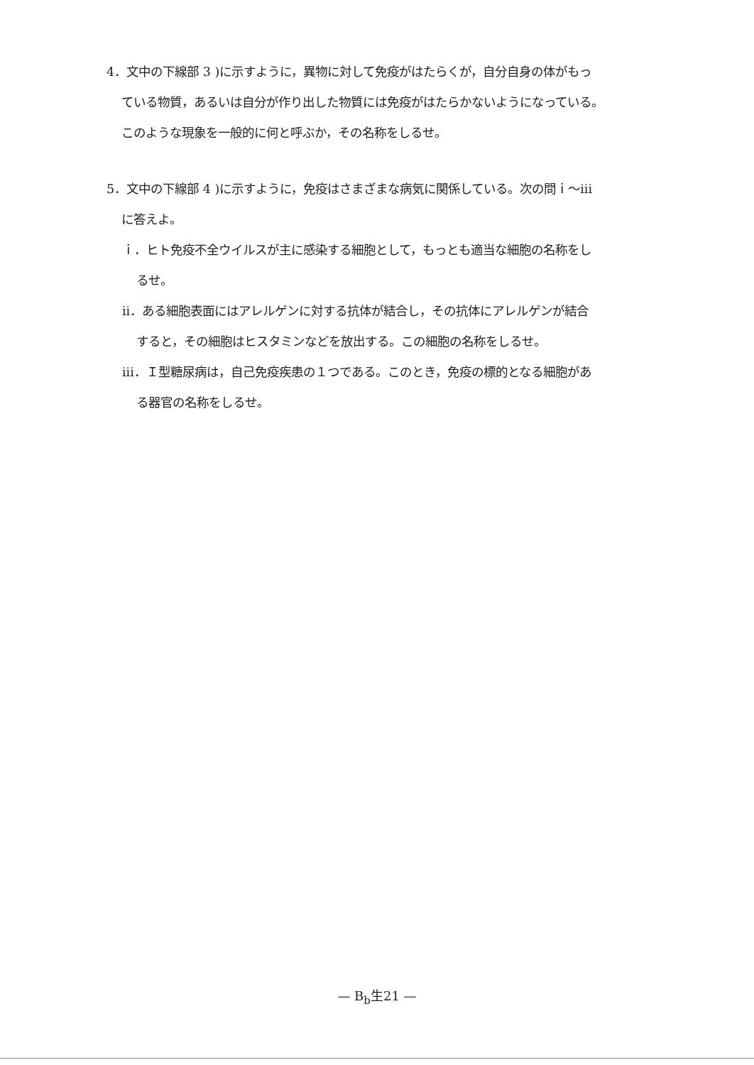4．文中の下線部 3 )に示すように，異物に対して免疫がはたらくが，自分自身の体がもっ
ている物質，あるいは自分が作り出した物質には免疫がはたらかないようになっている。
このような現象を一般的に何と呼ぶか，その名称をしるせ。
5．文中の下線部 4 )に示すように，免疫はさまざまな病気に関係している。次の問ｉ～iii
に答えよ。
ｉ．ヒト免疫不全ウイルスが主に感染する細胞として，もっとも適当な細胞の名称をし
るせ。
ii．ある細胞表面にはアレルゲンに対する抗体が結合し，その抗体にアレルゲンが結合
すると，その細胞はヒスタミンなどを放出する。この細胞の名称をしるせ。
iii．Ｉ型糖尿病は，自己免疫疾患の１つである。このとき，免疫の標的となる細胞があ
る器官の名称をしるせ。
— B<sub>b</sub>生21 —